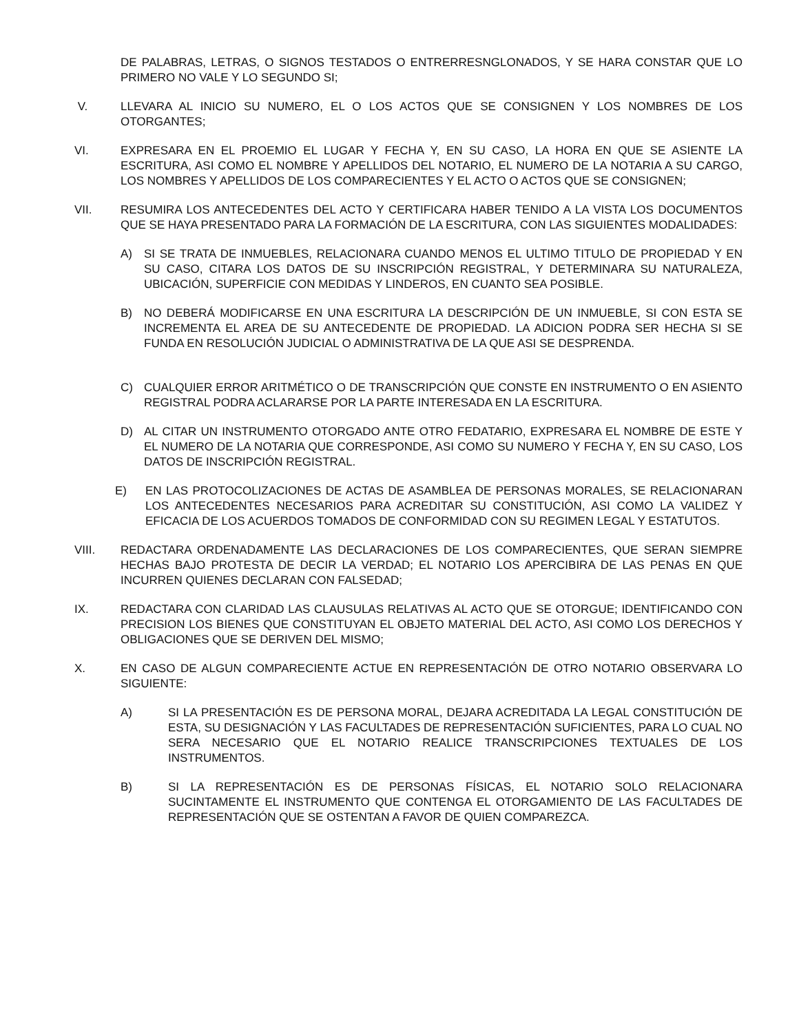DE PALABRAS, LETRAS, O SIGNOS TESTADOS O ENTRERRESNGLONADOS, Y SE HARA CONSTAR QUE LO PRIMERO NO VALE Y LO SEGUNDO SI;
V. LLEVARA AL INICIO SU NUMERO, EL O LOS ACTOS QUE SE CONSIGNEN Y LOS NOMBRES DE LOS OTORGANTES;
VI. EXPRESARA EN EL PROEMIO EL LUGAR Y FECHA Y, EN SU CASO, LA HORA EN QUE SE ASIENTE LA ESCRITURA, ASI COMO EL NOMBRE Y APELLIDOS DEL NOTARIO, EL NUMERO DE LA NOTARIA A SU CARGO, LOS NOMBRES Y APELLIDOS DE LOS COMPARECIENTES Y EL ACTO O ACTOS QUE SE CONSIGNEN;
VII. RESUMIRA LOS ANTECEDENTES DEL ACTO Y CERTIFICARA HABER TENIDO A LA VISTA LOS DOCUMENTOS QUE SE HAYA PRESENTADO PARA LA FORMACIÓN DE LA ESCRITURA, CON LAS SIGUIENTES MODALIDADES:
A) SI SE TRATA DE INMUEBLES, RELACIONARA CUANDO MENOS EL ULTIMO TITULO DE PROPIEDAD Y EN SU CASO, CITARA LOS DATOS DE SU INSCRIPCIÓN REGISTRAL, Y DETERMINARA SU NATURALEZA, UBICACIÓN, SUPERFICIE CON MEDIDAS Y LINDEROS, EN CUANTO SEA POSIBLE.
B) NO DEBERÁ MODIFICARSE EN UNA ESCRITURA LA DESCRIPCIÓN DE UN INMUEBLE, SI CON ESTA SE INCREMENTA EL AREA DE SU ANTECEDENTE DE PROPIEDAD. LA ADICION PODRA SER HECHA SI SE FUNDA EN RESOLUCIÓN JUDICIAL O ADMINISTRATIVA DE LA QUE ASI SE DESPRENDA.
C) CUALQUIER ERROR ARITMÉTICO O DE TRANSCRIPCIÓN QUE CONSTE EN INSTRUMENTO O EN ASIENTO REGISTRAL PODRA ACLARARSE POR LA PARTE INTERESADA EN LA ESCRITURA.
D) AL CITAR UN INSTRUMENTO OTORGADO ANTE OTRO FEDATARIO, EXPRESARA EL NOMBRE DE ESTE Y EL NUMERO DE LA NOTARIA QUE CORRESPONDE, ASI COMO SU NUMERO Y FECHA Y, EN SU CASO, LOS DATOS DE INSCRIPCIÓN REGISTRAL.
E) EN LAS PROTOCOLIZACIONES DE ACTAS DE ASAMBLEA DE PERSONAS MORALES, SE RELACIONARAN LOS ANTECEDENTES NECESARIOS PARA ACREDITAR SU CONSTITUCIÓN, ASI COMO LA VALIDEZ Y EFICACIA DE LOS ACUERDOS TOMADOS DE CONFORMIDAD CON SU REGIMEN LEGAL Y ESTATUTOS.
VIII. REDACTARA ORDENADAMENTE LAS DECLARACIONES DE LOS COMPARECIENTES, QUE SERAN SIEMPRE HECHAS BAJO PROTESTA DE DECIR LA VERDAD; EL NOTARIO LOS APERCIBIRA DE LAS PENAS EN QUE INCURREN QUIENES DECLARAN CON FALSEDAD;
IX. REDACTARA CON CLARIDAD LAS CLAUSULAS RELATIVAS AL ACTO QUE SE OTORGUE; IDENTIFICANDO CON PRECISION LOS BIENES QUE CONSTITUYAN EL OBJETO MATERIAL DEL ACTO, ASI COMO LOS DERECHOS Y OBLIGACIONES QUE SE DERIVEN DEL MISMO;
X. EN CASO DE ALGUN COMPARECIENTE ACTUE EN REPRESENTACIÓN DE OTRO NOTARIO OBSERVARA LO SIGUIENTE:
A) SI LA PRESENTACIÓN ES DE PERSONA MORAL, DEJARA ACREDITADA LA LEGAL CONSTITUCIÓN DE ESTA, SU DESIGNACIÓN Y LAS FACULTADES DE REPRESENTACIÓN SUFICIENTES, PARA LO CUAL NO SERA NECESARIO QUE EL NOTARIO REALICE TRANSCRIPCIONES TEXTUALES DE LOS INSTRUMENTOS.
B) SI LA REPRESENTACIÓN ES DE PERSONAS FÍSICAS, EL NOTARIO SOLO RELACIONARA SUCINTAMENTE EL INSTRUMENTO QUE CONTENGA EL OTORGAMIENTO DE LAS FACULTADES DE REPRESENTACIÓN QUE SE OSTENTAN A FAVOR DE QUIEN COMPAREZCA.